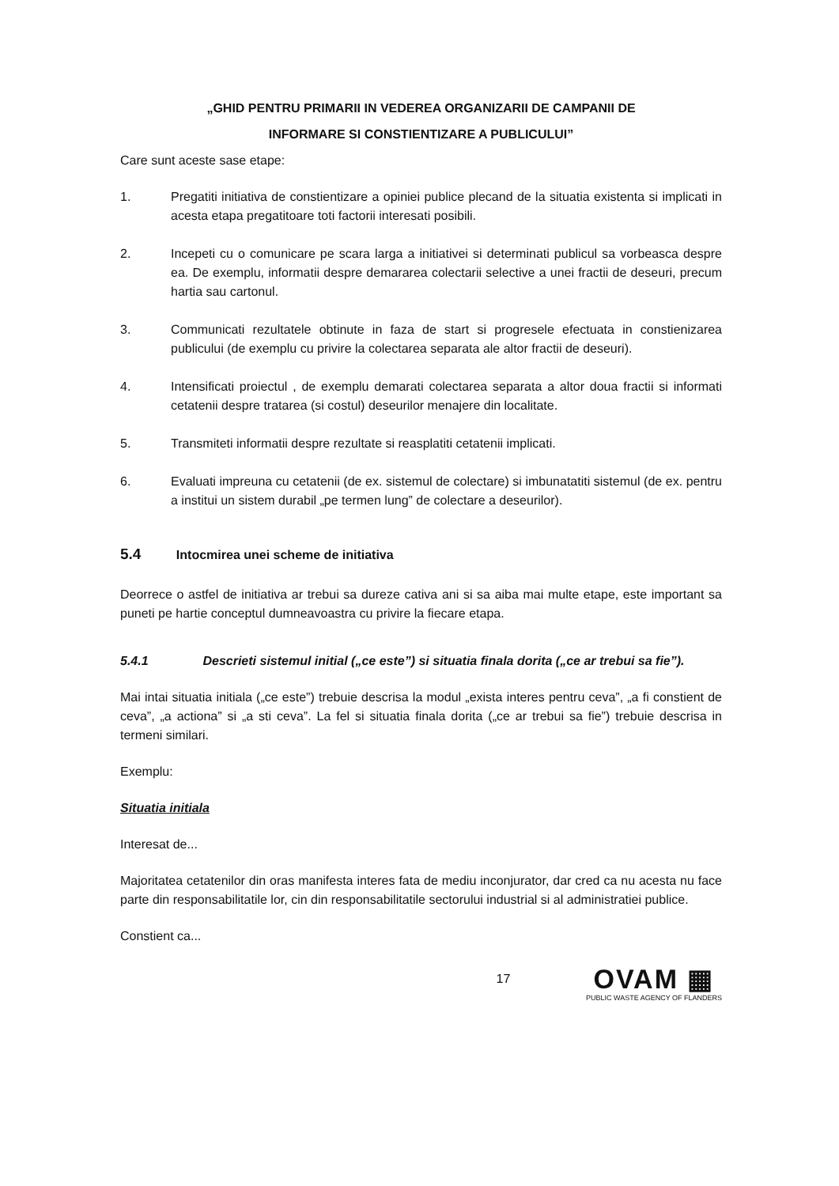„GHID PENTRU PRIMARII IN VEDEREA ORGANIZARII DE CAMPANII DE
INFORMARE SI CONSTIENTIZARE A PUBLICULUI”
Care sunt aceste sase etape:
1. Pregatiti initiativa de constientizare a opiniei publice plecand de la situatia existenta si implicati in acesta etapa pregatitoare toti factorii interesati posibili.
2. Incepeti cu o comunicare pe scara larga a initiativei si determinati publicul sa vorbeasca despre ea. De exemplu, informatii despre demararea colectarii selective a unei fractii de deseuri, precum hartia sau cartonul.
3. Communicati rezultatele obtinute in faza de start si progresele efectuata in constienizarea publicului (de exemplu cu privire la colectarea separata ale altor fractii de deseuri).
4. Intensificati proiectul , de exemplu demarati colectarea separata a altor doua fractii si informati cetatenii despre tratarea (si costul) deseurilor menajere din localitate.
5. Transmiteti informatii despre rezultate si reasplatiti cetatenii implicati.
6. Evaluati impreuna cu cetatenii (de ex. sistemul de colectare) si imbunatatiti sistemul (de ex. pentru a institui un sistem durabil „pe termen lung” de colectare a deseurilor).
5.4 Intocmirea unei scheme de initiativa
Deorrece o astfel de initiativa ar trebui sa dureze cativa ani si sa aiba mai multe etape, este important sa puneti pe hartie conceptul dumneavoastra cu privire la fiecare etapa.
5.4.1 Descrieti sistemul initial („ce este”) si situatia finala dorita („ce ar trebui sa fie”).
Mai intai situatia initiala („ce este”) trebuie descrisa la modul „exista interes pentru ceva”, „a fi constient de ceva”, „a actiona” si „a sti ceva”. La fel si situatia finala dorita („ce ar trebui sa fie”) trebuie descrisa in termeni similari.
Exemplu:
Situatia initiala
Interesat de...
Majoritatea cetatenilor din oras manifesta interes fata de mediu inconjurator, dar cred ca nu acesta nu face parte din responsabilitatile lor, cin din responsabilitatile sectorului industrial si al administratiei publice.
Constient ca...
17
OVAM ▦
PUBLIC WASTE AGENCY OF FLANDERS